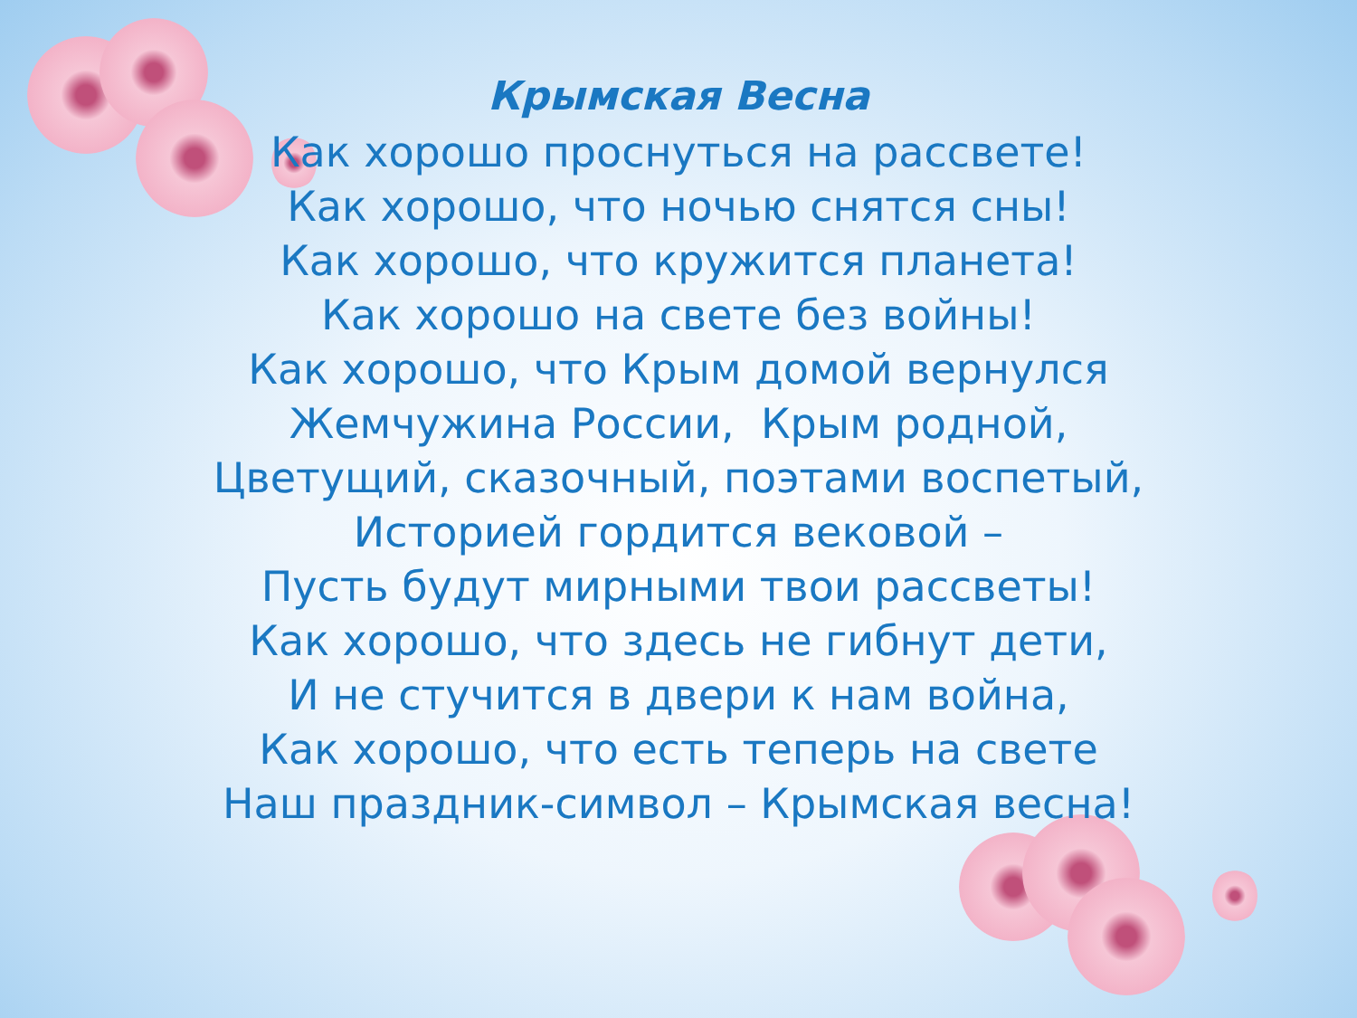Крымская Весна
Как хорошо проснуться на рассвете!
Как хорошо, что ночью снятся сны!
Как хорошо, что кружится планета!
Как хорошо на свете без войны!
Как хорошо, что Крым домой вернулся
Жемчужина России, Крым родной,
Цветущий, сказочный, поэтами воспетый,
Историей гордится вековой –
Пусть будут мирными твои рассветы!
Как хорошо, что здесь не гибнут дети,
И не стучится в двери к нам война,
Как хорошо, что есть теперь на свете
Наш праздник-символ – Крымская весна!